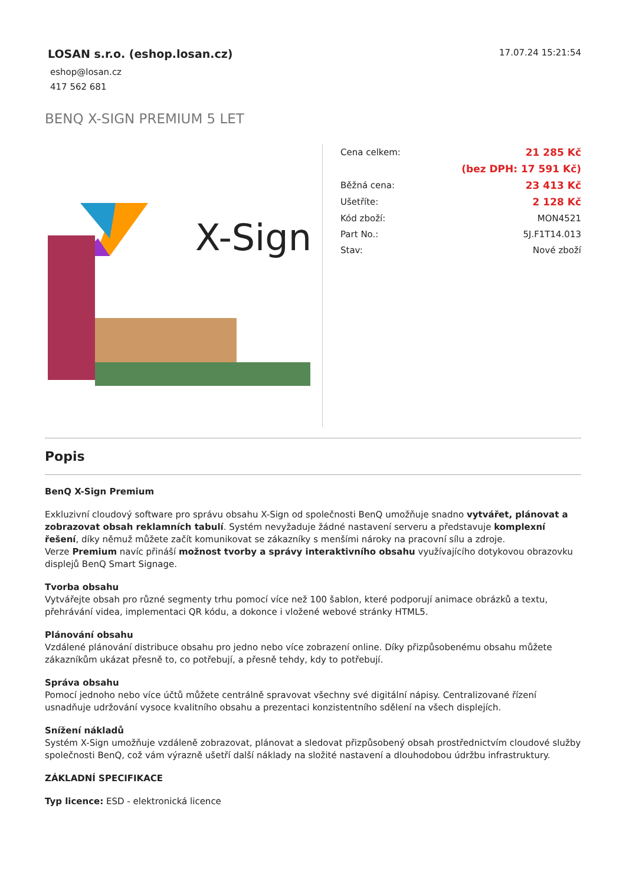LOSAN s.r.o. (eshop.losan.cz)
17.07.24 15:21:54
eshop@losan.cz
417 562 681
BENQ X-SIGN PREMIUM 5 LET
X-Sign
| Cena celkem: | 21 285 Kč |
| | (bez DPH: 17 591 Kč) |
| Běžná cena: | 23 413 Kč |
| Ušetříte: | 2 128 Kč |
| Kód zboží: | MON4521 |
| Part No.: | 5J.F1T14.013 |
| Stav: | Nové zboží |
Popis
BenQ X-Sign Premium
Exkluzivní cloudový software pro správu obsahu X-Sign od společnosti BenQ umožňuje snadno vytvářet, plánovat a zobrazovat obsah reklamních tabulí. Systém nevyžaduje žádné nastavení serveru a představuje komplexní řešení, díky němuž můžete začít komunikovat se zákazníky s menšími nároky na pracovní sílu a zdroje.
Verze Premium navíc přináší možnost tvorby a správy interaktivního obsahu využívajícího dotykovou obrazovku displejů BenQ Smart Signage.
Tvorba obsahu
Vytvářejte obsah pro různé segmenty trhu pomocí více než 100 šablon, které podporují animace obrázků a textu, přehrávání videa, implementaci QR kódu, a dokonce i vložené webové stránky HTML5.
Plánování obsahu
Vzdálené plánování distribuce obsahu pro jedno nebo více zobrazení online. Díky přizpůsobenému obsahu můžete zákazníkům ukázat přesně to, co potřebují, a přesně tehdy, kdy to potřebují.
Správa obsahu
Pomocí jednoho nebo více účtů můžete centrálně spravovat všechny své digitální nápisy. Centralizované řízení usnadňuje udržování vysoce kvalitního obsahu a prezentaci konzistentního sdělení na všech displejích.
Snížení nákladů
Systém X-Sign umožňuje vzdáleně zobrazovat, plánovat a sledovat přizpůsobený obsah prostřednictvím cloudové služby společnosti BenQ, což vám výrazně ušetří další náklady na složité nastavení a dlouhodobou údržbu infrastruktury.
ZÁKLADNÍ SPECIFIKACE
Typ licence: ESD - elektronická licence